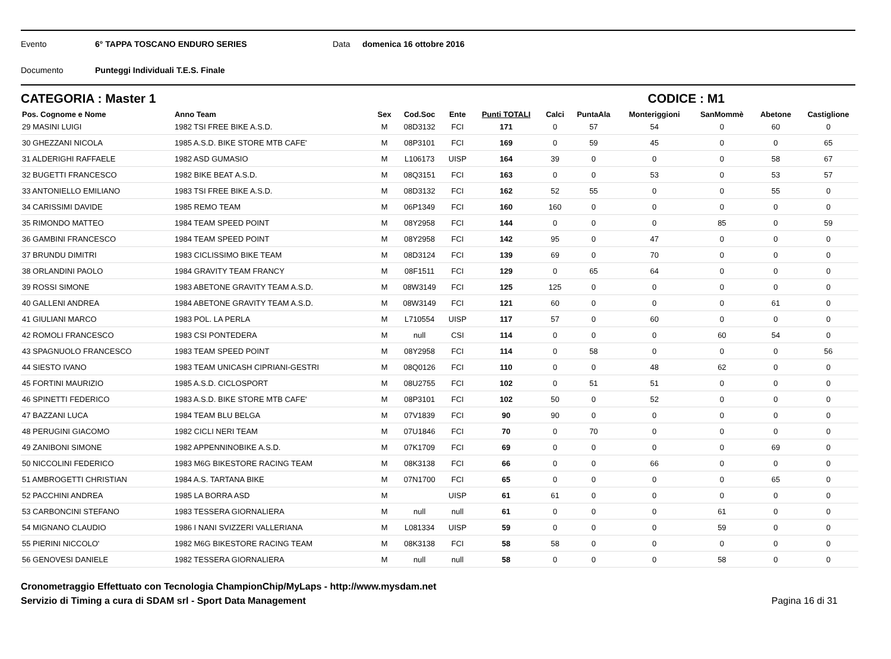Evento 6° TAPPA TOSCANO ENDURO SERIES Data domenica 16 ottobre 2016
Documento Punteggi Individuali T.E.S. Finale
CATEGORIA : Master 1 CODICE : M1
| Pos. Cognome e Nome | Anno Team | Sex | Cod.Soc | Ente | Punti TOTALI | Calci | PuntaAla | Monteriggioni | SanMommè | Abetone | Castiglione |
| --- | --- | --- | --- | --- | --- | --- | --- | --- | --- | --- | --- |
| 29 MASINI LUIGI | 1982 TSI FREE BIKE A.S.D. | M | 08D3132 | FCI | 171 | 0 | 57 | 54 | 0 | 60 | 0 |
| 30 GHEZZANI NICOLA | 1985 A.S.D. BIKE STORE MTB CAFE' | M | 08P3101 | FCI | 169 | 0 | 59 | 45 | 0 | 0 | 65 |
| 31 ALDERIGHI RAFFAELE | 1982 ASD GUMASIO | M | L106173 | UISP | 164 | 39 | 0 | 0 | 0 | 58 | 67 |
| 32 BUGETTI FRANCESCO | 1982 BIKE BEAT A.S.D. | M | 08Q3151 | FCI | 163 | 0 | 0 | 53 | 0 | 53 | 57 |
| 33 ANTONIELLO EMILIANO | 1983 TSI FREE BIKE A.S.D. | M | 08D3132 | FCI | 162 | 52 | 55 | 0 | 0 | 55 | 0 |
| 34 CARISSIMI DAVIDE | 1985 REMO TEAM | M | 06P1349 | FCI | 160 | 160 | 0 | 0 | 0 | 0 | 0 |
| 35 RIMONDO MATTEO | 1984 TEAM SPEED POINT | M | 08Y2958 | FCI | 144 | 0 | 0 | 0 | 85 | 0 | 59 |
| 36 GAMBINI FRANCESCO | 1984 TEAM SPEED POINT | M | 08Y2958 | FCI | 142 | 95 | 0 | 47 | 0 | 0 | 0 |
| 37 BRUNDU DIMITRI | 1983 CICLISSIMO BIKE TEAM | M | 08D3124 | FCI | 139 | 69 | 0 | 70 | 0 | 0 | 0 |
| 38 ORLANDINI PAOLO | 1984 GRAVITY TEAM FRANCY | M | 08F1511 | FCI | 129 | 0 | 65 | 64 | 0 | 0 | 0 |
| 39 ROSSI SIMONE | 1983 ABETONE GRAVITY TEAM A.S.D. | M | 08W3149 | FCI | 125 | 125 | 0 | 0 | 0 | 0 | 0 |
| 40 GALLENI ANDREA | 1984 ABETONE GRAVITY TEAM A.S.D. | M | 08W3149 | FCI | 121 | 60 | 0 | 0 | 0 | 61 | 0 |
| 41 GIULIANI MARCO | 1983 POL. LA PERLA | M | L710554 | UISP | 117 | 57 | 0 | 60 | 0 | 0 | 0 |
| 42 ROMOLI FRANCESCO | 1983 CSI PONTEDERA | M | null | CSI | 114 | 0 | 0 | 0 | 60 | 54 | 0 |
| 43 SPAGNUOLO FRANCESCO | 1983 TEAM SPEED POINT | M | 08Y2958 | FCI | 114 | 0 | 58 | 0 | 0 | 0 | 56 |
| 44 SIESTO IVANO | 1983 TEAM UNICASH CIPRIANI-GESTRI | M | 08Q0126 | FCI | 110 | 0 | 0 | 48 | 62 | 0 | 0 |
| 45 FORTINI MAURIZIO | 1985 A.S.D. CICLOSPORT | M | 08U2755 | FCI | 102 | 0 | 51 | 51 | 0 | 0 | 0 |
| 46 SPINETTI FEDERICO | 1983 A.S.D. BIKE STORE MTB CAFE' | M | 08P3101 | FCI | 102 | 50 | 0 | 52 | 0 | 0 | 0 |
| 47 BAZZANI LUCA | 1984 TEAM BLU BELGA | M | 07V1839 | FCI | 90 | 90 | 0 | 0 | 0 | 0 | 0 |
| 48 PERUGINI GIACOMO | 1982 CICLI NERI TEAM | M | 07U1846 | FCI | 70 | 0 | 70 | 0 | 0 | 0 | 0 |
| 49 ZANIBONI SIMONE | 1982 APPENNINOBIKE A.S.D. | M | 07K1709 | FCI | 69 | 0 | 0 | 0 | 0 | 69 | 0 |
| 50 NICCOLINI FEDERICO | 1983 M6G BIKESTORE RACING TEAM | M | 08K3138 | FCI | 66 | 0 | 0 | 66 | 0 | 0 | 0 |
| 51 AMBROGETTI CHRISTIAN | 1984 A.S. TARTANA BIKE | M | 07N1700 | FCI | 65 | 0 | 0 | 0 | 0 | 65 | 0 |
| 52 PACCHINI ANDREA | 1985 LA BORRA ASD | M | | UISP | 61 | 61 | 0 | 0 | 0 | 0 | 0 |
| 53 CARBONCINI STEFANO | 1983 TESSERA GIORNALIERA | M | null | null | 61 | 0 | 0 | 0 | 61 | 0 | 0 |
| 54 MIGNANO CLAUDIO | 1986 I NANI SVIZZERI VALLERIANA | M | L081334 | UISP | 59 | 0 | 0 | 0 | 59 | 0 | 0 |
| 55 PIERINI NICCOLO' | 1982 M6G BIKESTORE RACING TEAM | M | 08K3138 | FCI | 58 | 58 | 0 | 0 | 0 | 0 | 0 |
| 56 GENOVESI DANIELE | 1982 TESSERA GIORNALIERA | M | null | null | 58 | 0 | 0 | 0 | 58 | 0 | 0 |
Cronometraggio Effettuato con Tecnologia ChampionChip/MyLaps - http://www.mysdam.net
Servizio di Timing a cura di SDAM srl - Sport Data Management
Pagina 16 di 31